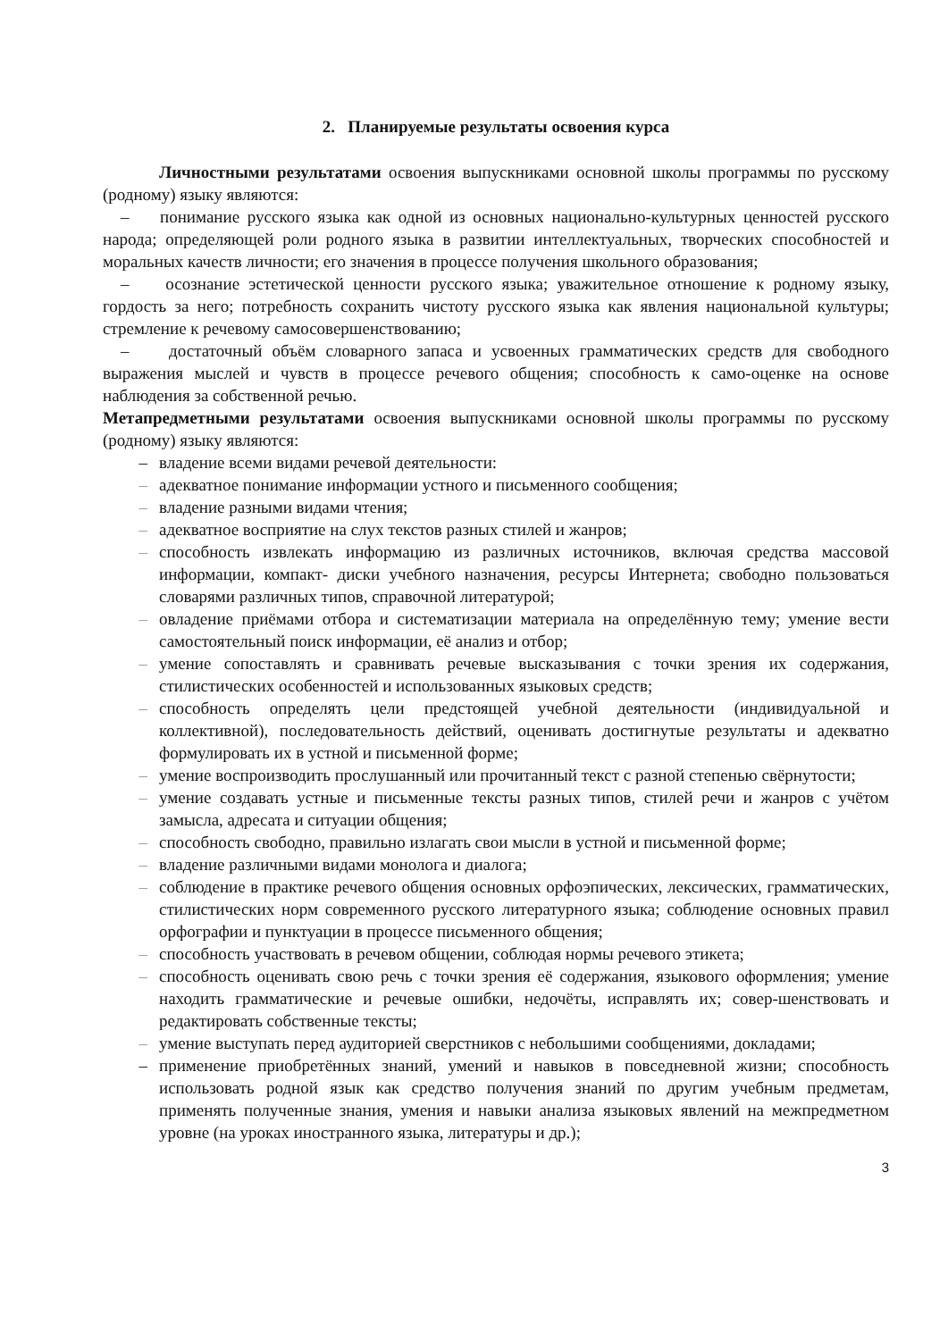2. Планируемые результаты освоения курса
Личностными результатами освоения выпускниками основной школы программы по русскому (родному) языку являются:
– понимание русского языка как одной из основных национально-культурных ценностей русского народа; определяющей роли родного языка в развитии интеллектуальных, творческих способностей и моральных качеств личности; его значения в процессе получения школьного образования;
– осознание эстетической ценности русского языка; уважительное отношение к родному языку, гордость за него; потребность сохранить чистоту русского языка как явления национальной культуры; стремление к речевому самосовершенствованию;
– достаточный объём словарного запаса и усвоенных грамматических средств для свободного выражения мыслей и чувств в процессе речевого общения; способность к само-оценке на основе наблюдения за собственной речью.
Метапредметными результатами освоения выпускниками основной школы программы по русскому (родному) языку являются:
– владение всеми видами речевой деятельности:
– адекватное понимание информации устного и письменного сообщения;
– владение разными видами чтения;
– адекватное восприятие на слух текстов разных стилей и жанров;
– способность извлекать информацию из различных источников, включая средства массовой информации, компакт- диски учебного назначения, ресурсы Интернета; свободно пользоваться словарями различных типов, справочной литературой;
– овладение приёмами отбора и систематизации материала на определённую тему; умение вести самостоятельный поиск информации, её анализ и отбор;
– умение сопоставлять и сравнивать речевые высказывания с точки зрения их содержания, стилистических особенностей и использованных языковых средств;
– способность определять цели предстоящей учебной деятельности (индивидуальной и коллективной), последовательность действий, оценивать достигнутые результаты и адекватно формулировать их в устной и письменной форме;
– умение воспроизводить прослушанный или прочитанный текст с разной степенью свёрнутости;
– умение создавать устные и письменные тексты разных типов, стилей речи и жанров с учётом замысла, адресата и ситуации общения;
– способность свободно, правильно излагать свои мысли в устной и письменной форме;
– владение различными видами монолога и диалога;
– соблюдение в практике речевого общения основных орфоэпических, лексических, грамматических, стилистических норм современного русского литературного языка; соблюдение основных правил орфографии и пунктуации в процессе письменного общения;
– способность участвовать в речевом общении, соблюдая нормы речевого этикета;
– способность оценивать свою речь с точки зрения её содержания, языкового оформления; умение находить грамматические и речевые ошибки, недочёты, исправлять их; совер-шенствовать и редактировать собственные тексты;
– умение выступать перед аудиторией сверстников с небольшими сообщениями, докладами;
– применение приобретённых знаний, умений и навыков в повседневной жизни; способность использовать родной язык как средство получения знаний по другим учебным предметам, применять полученные знания, умения и навыки анализа языковых явлений на межпредметном уровне (на уроках иностранного языка, литературы и др.);
3